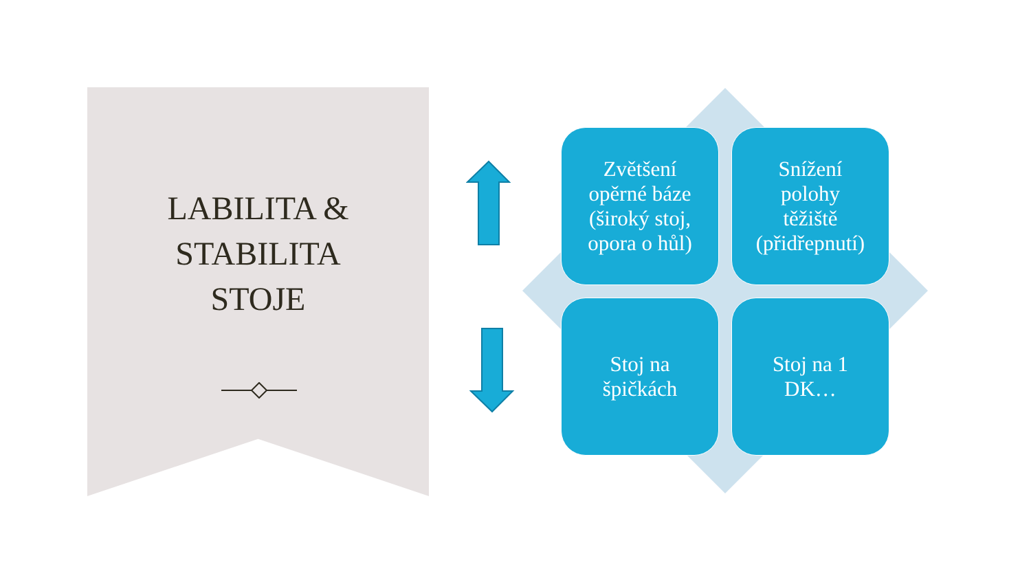LABILITA &
STABILITA
STOJE
Zvětšení
opěrné báze
(široký stoj,
opora o hůl)
Snížení
polohy
těžiště
(přidřepnutí)
Stoj na
špičkách
Stoj na 1
DK…